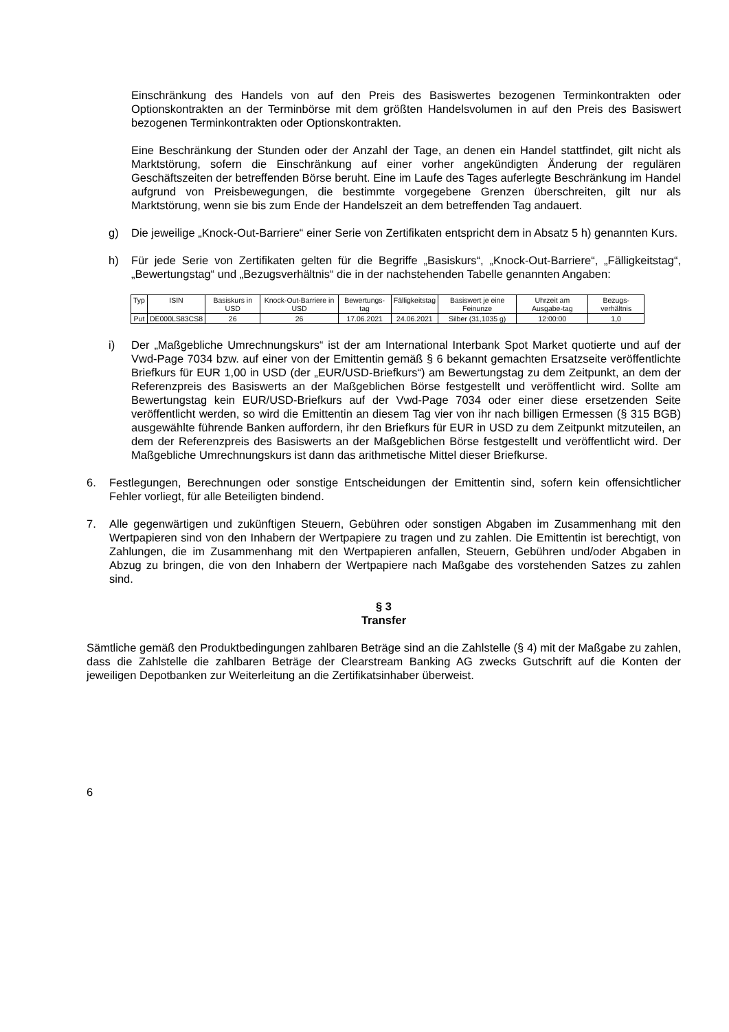Einschränkung des Handels von auf den Preis des Basiswertes bezogenen Terminkontrakten oder Optionskontrakten an der Terminbörse mit dem größten Handelsvolumen in auf den Preis des Basiswert bezogenen Terminkontrakten oder Optionskontrakten.
Eine Beschränkung der Stunden oder der Anzahl der Tage, an denen ein Handel stattfindet, gilt nicht als Marktstörung, sofern die Einschränkung auf einer vorher angekündigten Änderung der regulären Geschäftszeiten der betreffenden Börse beruht. Eine im Laufe des Tages auferlegte Beschränkung im Handel aufgrund von Preisbewegungen, die bestimmte vorgegebene Grenzen überschreiten, gilt nur als Marktstörung, wenn sie bis zum Ende der Handelszeit an dem betreffenden Tag andauert.
g) Die jeweilige „Knock-Out-Barriere“ einer Serie von Zertifikaten entspricht dem in Absatz 5 h) genannten Kurs.
h) Für jede Serie von Zertifikaten gelten für die Begriffe „Basiskurs“, „Knock-Out-Barriere“, „Fälligkeitstag“, „Bewertungstag“ und „Bezugsverhältnis“ die in der nachstehenden Tabelle genannten Angaben:
| Typ | ISIN | Basiskurs in USD | Knock-Out-Barriere in USD | Bewertungs-tag | Fälligkeitstag | Basiswert je eine Feinunze | Uhrzeit am Ausgabe-tag | Bezugs-verhältnis |
| --- | --- | --- | --- | --- | --- | --- | --- | --- |
| Put | DE000LS83CS8 | 26 | 26 | 17.06.2021 | 24.06.2021 | Silber (31,1035 g) | 12:00:00 | 1,0 |
i) Der „Maßgebliche Umrechnungskurs“ ist der am International Interbank Spot Market quotierte und auf der Vwd-Page 7034 bzw. auf einer von der Emittentin gemäß § 6 bekannt gemachten Ersatzseite veröffentlichte Briefkurs für EUR 1,00 in USD (der „EUR/USD-Briefkurs“) am Bewertungstag zu dem Zeitpunkt, an dem der Referenzpreis des Basiswerts an der Maßgeblichen Börse festgestellt und veröffentlicht wird. Sollte am Bewertungstag kein EUR/USD-Briefkurs auf der Vwd-Page 7034 oder einer diese ersetzenden Seite veröffentlicht werden, so wird die Emittentin an diesem Tag vier von ihr nach billigen Ermessen (§ 315 BGB) ausgewählte führende Banken auffordern, ihr den Briefkurs für EUR in USD zu dem Zeitpunkt mitzuteilen, an dem der Referenzpreis des Basiswerts an der Maßgeblichen Börse festgestellt und veröffentlicht wird. Der Maßgebliche Umrechnungskurs ist dann das arithmetische Mittel dieser Briefkurse.
6. Festlegungen, Berechnungen oder sonstige Entscheidungen der Emittentin sind, sofern kein offensichtlicher Fehler vorliegt, für alle Beteiligten bindend.
7. Alle gegenwärtigen und zukünftigen Steuern, Gebühren oder sonstigen Abgaben im Zusammenhang mit den Wertpapieren sind von den Inhabern der Wertpapiere zu tragen und zu zahlen. Die Emittentin ist berechtigt, von Zahlungen, die im Zusammenhang mit den Wertpapieren anfallen, Steuern, Gebühren und/oder Abgaben in Abzug zu bringen, die von den Inhabern der Wertpapiere nach Maßgabe des vorstehenden Satzes zu zahlen sind.
§ 3
Transfer
Sämtliche gemäß den Produktbedingungen zahlbaren Beträge sind an die Zahlstelle (§ 4) mit der Maßgabe zu zahlen, dass die Zahlstelle die zahlbaren Beträge der Clearstream Banking AG zwecks Gutschrift auf die Konten der jeweiligen Depotbanken zur Weiterleitung an die Zertifikatsinhaber überweist.
6